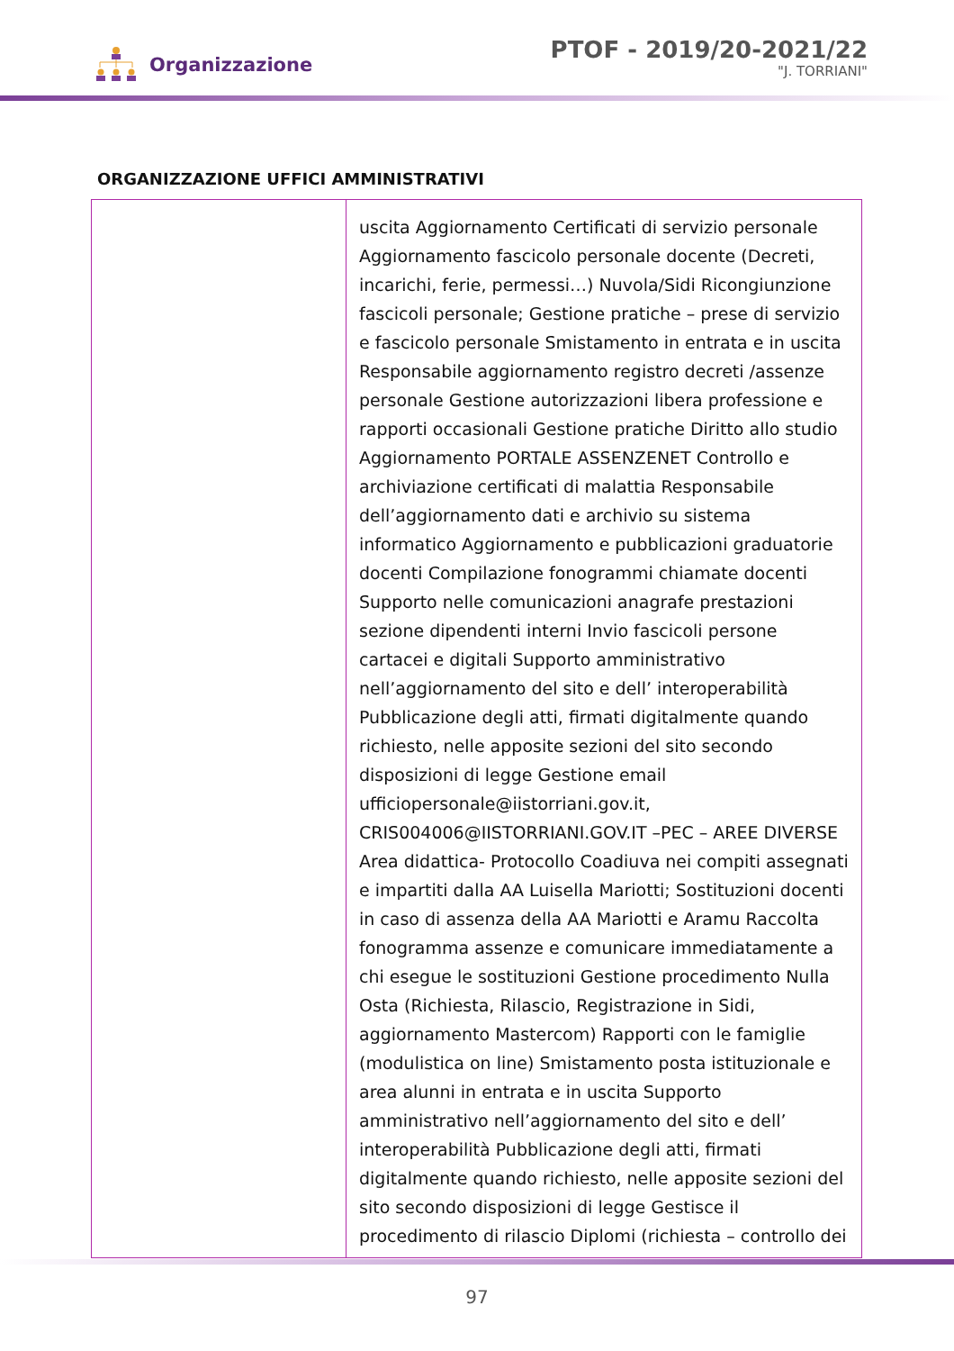Organizzazione
PTOF - 2019/20-2021/22
"J. TORRIANI"
ORGANIZZAZIONE UFFICI AMMINISTRATIVI
| | uscita Aggiornamento Certificati di servizio personale Aggiornamento fascicolo personale docente (Decreti, incarichi, ferie, permessi…) Nuvola/Sidi Ricongiunzione fascicoli personale; Gestione pratiche – prese di servizio e fascicolo personale Smistamento in entrata e in uscita Responsabile aggiornamento registro decreti /assenze personale Gestione autorizzazioni libera professione e rapporti occasionali Gestione pratiche Diritto allo studio Aggiornamento PORTALE ASSENZENET Controllo e archiviazione certificati di malattia Responsabile dell’aggiornamento dati e archivio su sistema informatico Aggiornamento e pubblicazioni graduatorie docenti Compilazione fonogrammi chiamate docenti Supporto nelle comunicazioni anagrafe prestazioni sezione dipendenti interni Invio fascicoli persone cartacei e digitali Supporto amministrativo nell’aggiornamento del sito e dell’ interoperabilità Pubblicazione degli atti, firmati digitalmente quando richiesto, nelle apposite sezioni del sito secondo disposizioni di legge Gestione email ufficiopersonale@iistorriani.gov.it, CRIS004006@IISTORRIANI.GOV.IT –PEC – AREE DIVERSE Area didattica- Protocollo Coadiuva nei compiti assegnati e impartiti dalla AA Luisella Mariotti; Sostituzioni docenti in caso di assenza della AA Mariotti e Aramu Raccolta fonogramma assenze e comunicare immediatamente a chi esegue le sostituzioni Gestione procedimento Nulla Osta (Richiesta, Rilascio, Registrazione in Sidi, aggiornamento Mastercom) Rapporti con le famiglie (modulistica on line) Smistamento posta istituzionale e area alunni in entrata e in uscita Supporto amministrativo nell’aggiornamento del sito e dell’ interoperabilità Pubblicazione degli atti, firmati digitalmente quando richiesto, nelle apposite sezioni del sito secondo disposizioni di legge Gestisce il procedimento di rilascio Diplomi (richiesta – controllo dei |
97